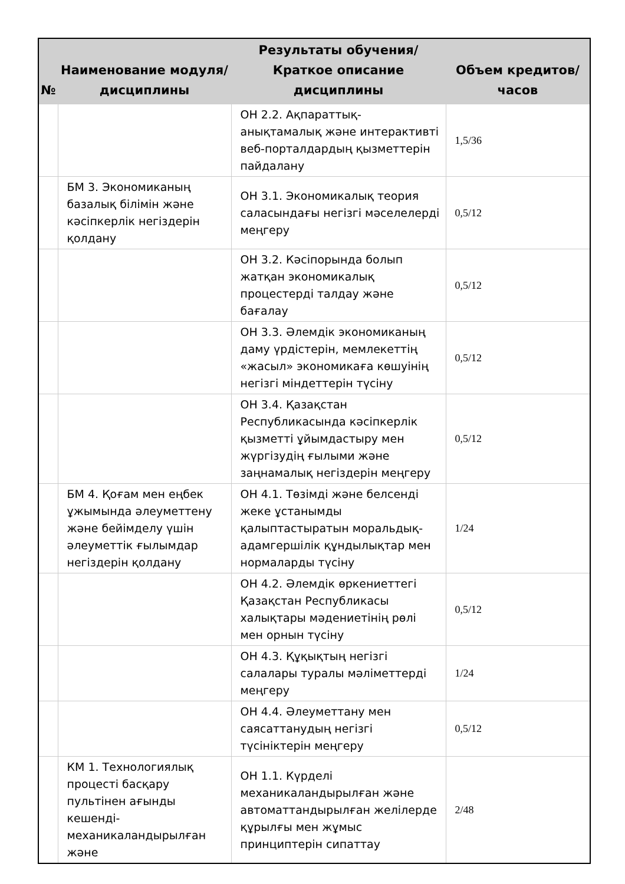| № | Наименование модуля/дисциплины | Результаты обучения/Краткое описание дисциплины | Объем кредитов/часов |
| --- | --- | --- | --- |
| | | ОН 2.2. Ақпараттық-анықтамалық және интерактивті веб-порталдардың қызметтерін пайдалану | 1,5/36 |
| | БМ 3. Экономиканың базалық білімін және кәсіпкерлік негіздерін қолдану | ОН 3.1. Экономикалық теория саласындағы негізгі мәселелерді меңгеру | 0,5/12 |
| | | ОН 3.2. Кәсіпорында болып жатқан экономикалық процестерді талдау және бағалау | 0,5/12 |
| | | ОН 3.3. Әлемдік экономиканың даму үрдістерін, мемлекеттің «жасыл» экономикаға көшуінің негізгі міндеттерін түсіну | 0,5/12 |
| | | ОН 3.4. Қазақстан Республикасында кәсіпкерлік қызметті ұйымдастыру мен жүргізудің ғылыми және заңнамалық негіздерін меңгеру | 0,5/12 |
| | БМ 4. Қоғам мен еңбек ұжымында әлеуметтену және бейімделу үшін әлеуметтік ғылымдар негіздерін қолдану | ОН 4.1. Төзімді және белсенді жеке ұстанымды қалыптастыратын моральдық-адамгершілік құндылықтар мен нормаларды түсіну | 1/24 |
| | | ОН 4.2. Әлемдік өркениеттегі Қазақстан Республикасы халықтары мәдениетінің рөлі мен орнын түсіну | 0,5/12 |
| | | ОН 4.3. Құқықтың негізгі салалары туралы мәліметтерді меңгеру | 1/24 |
| | | ОН 4.4. Әлеуметтану мен саясаттанудың негізгі түсініктерін меңгеру | 0,5/12 |
| | КМ 1. Технологиялық процесті басқару пультінен ағынды кешенді-механикаландырылған және | ОН 1.1. Күрделі механикаландырылған және автоматтандырылған желілерде құрылғы мен жұмыс принциптерін сипаттау | 2/48 |